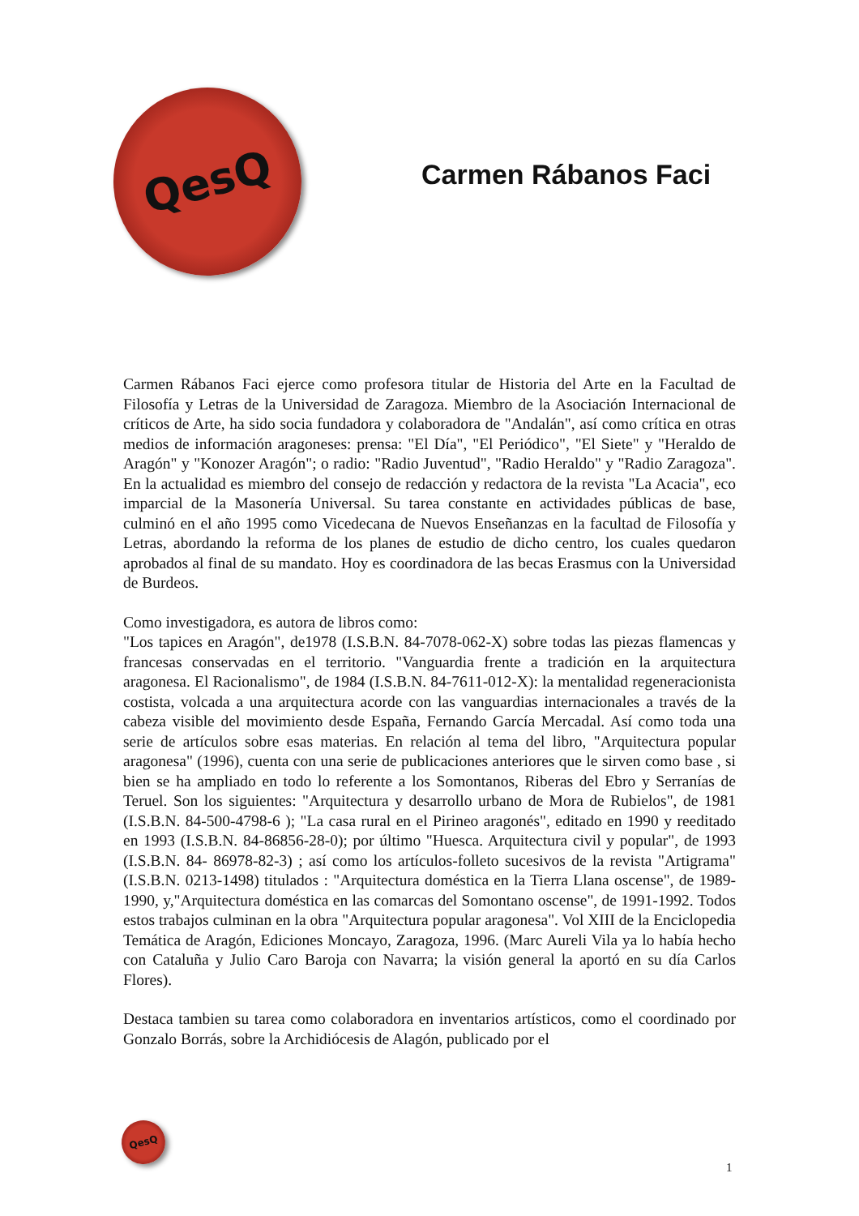QesQ
Carmen Rábanos Faci
Carmen Rábanos Faci ejerce como profesora titular de Historia del Arte en la Facultad de Filosofía y Letras de la Universidad de Zaragoza. Miembro de la Asociación Internacional de críticos de Arte, ha sido socia fundadora y colaboradora de "Andalán", así como crítica en otras medios de información aragoneses: prensa: "El Día", "El Periódico", "El Siete" y "Heraldo de Aragón" y "Konozer Aragón"; o radio: "Radio Juventud", "Radio Heraldo" y "Radio Zaragoza". En la actualidad es miembro del consejo de redacción y redactora de la revista "La Acacia", eco imparcial de la Masonería Universal. Su tarea constante en actividades públicas de base, culminó en el año 1995 como Vicedecana de Nuevos Enseñanzas en la facultad de Filosofía y Letras, abordando la reforma de los planes de estudio de dicho centro, los cuales quedaron aprobados al final de su mandato. Hoy es coordinadora de las becas Erasmus con la Universidad de Burdeos.
Como investigadora, es autora de libros como:
"Los tapices en Aragón", de1978 (I.S.B.N. 84-7078-062-X) sobre todas las piezas flamencas y francesas conservadas en el territorio. "Vanguardia frente a tradición en la arquitectura aragonesa. El Racionalismo", de 1984 (I.S.B.N. 84-7611-012-X): la mentalidad regeneracionista costista, volcada a una arquitectura acorde con las vanguardias internacionales a través de la cabeza visible del movimiento desde España, Fernando García Mercadal. Así como toda una serie de artículos sobre esas materias. En relación al tema del libro, "Arquitectura popular aragonesa" (1996), cuenta con una serie de publicaciones anteriores que le sirven como base , si bien se ha ampliado en todo lo referente a los Somontanos, Riberas del Ebro y Serranías de Teruel. Son los siguientes: "Arquitectura y desarrollo urbano de Mora de Rubielos", de 1981 (I.S.B.N. 84-500-4798-6 ); "La casa rural en el Pirineo aragonés", editado en 1990 y reeditado en 1993 (I.S.B.N. 84-86856-28-0); por último "Huesca. Arquitectura civil y popular", de 1993 (I.S.B.N. 84- 86978-82-3) ; así como los artículos-folleto sucesivos de la revista "Artigrama" (I.S.B.N. 0213-1498) titulados : "Arquitectura doméstica en la Tierra Llana oscense", de 1989-1990, y,"Arquitectura doméstica en las comarcas del Somontano oscense", de 1991-1992. Todos estos trabajos culminan en la obra "Arquitectura popular aragonesa". Vol XIII de la Enciclopedia Temática de Aragón, Ediciones Moncayo, Zaragoza, 1996. (Marc Aureli Vila ya lo había hecho con Cataluña y Julio Caro Baroja con Navarra; la visión general la aportó en su día Carlos Flores).
Destaca tambien su tarea como colaboradora en inventarios artísticos, como el coordinado por Gonzalo Borrás, sobre la Archidiócesis de Alagón, publicado por el
QesQ
1